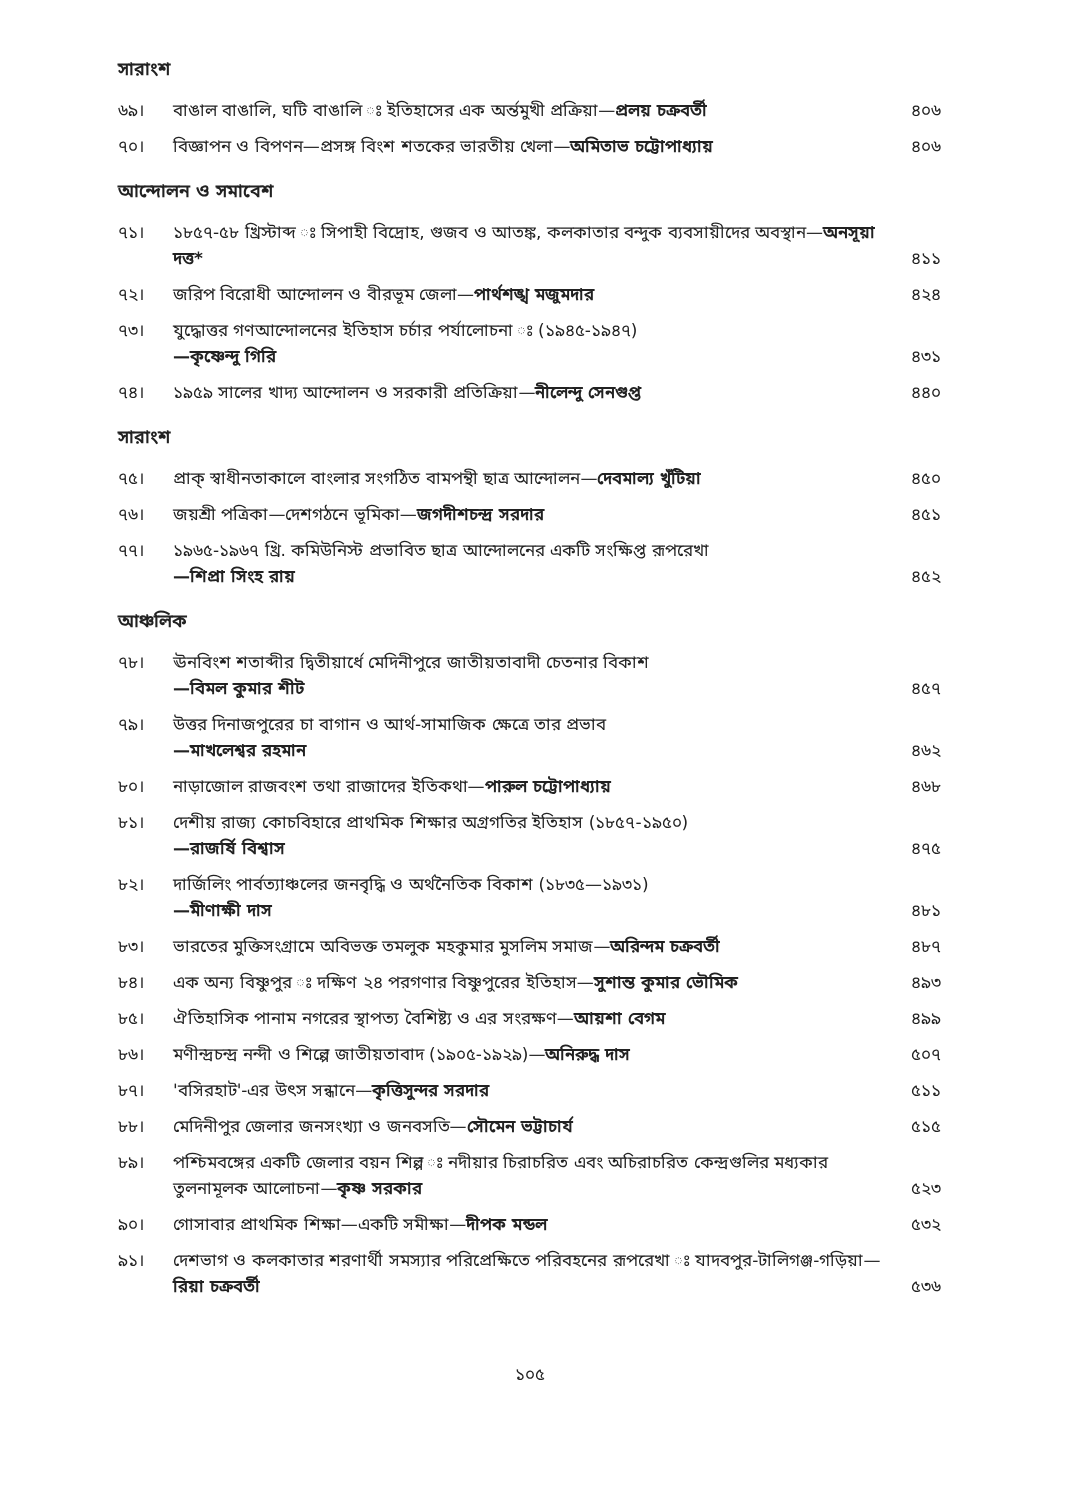সারাংশ
| ৬৯। | বাঙাল বাঙালি, ঘটি বাঙালি ঃ ইতিহাসের এক অর্ন্তমুখী প্রক্রিয়া— প্রলয় চক্রবর্তী | ৪০৬ |
| ৭০। | বিজ্ঞাপন ও বিপণন—প্রসঙ্গ বিংশ শতকের ভারতীয় খেলা— অমিতাভ চট্টোপাধ্যায় | ৪০৬ |
আন্দোলন ও সমাবেশ
| ৭১। | ১৮৫৭-৫৮ খ্রিস্টাব্দ ঃ সিপাহী বিদ্রোহ, গুজব ও আতঙ্ক, কলকাতার বন্দুক ব্যবসায়ীদের অবস্থান— অনসূয়া দত্ত* | ৪১১ |
| ৭২। | জরিপ বিরোধী আন্দোলন ও বীরভূম জেলা— পার্থশঙ্খ মজুমদার | ৪২৪ |
| ৭৩। | যুদ্ধোত্তর গণআন্দোলনের ইতিহাস চর্চার পর্যালোচনা ঃ (১৯৪৫-১৯৪৭) —কৃষ্ণেন্দু গিরি | ৪৩১ |
| ৭৪। | ১৯৫৯ সালের খাদ্য আন্দোলন ও সরকারী প্রতিক্রিয়া— নীলেন্দু সেনগুপ্ত | ৪৪০ |
সারাংশ
| ৭৫। | প্রাক্ স্বাধীনতাকালে বাংলার সংগঠিত বামপন্থী ছাত্র আন্দোলন— দেবমাল্য খুঁটিয়া | ৪৫০ |
| ৭৬। | জয়শ্রী পত্রিকা—দেশগঠনে ভূমিকা— জগদীশচন্দ্র সরদার | ৪৫১ |
| ৭৭। | ১৯৬৫-১৯৬৭ খ্রি. কমিউনিস্ট প্রভাবিত ছাত্র আন্দোলনের একটি সংক্ষিপ্ত রূপরেখা —শিপ্রা সিংহ রায় | ৪৫২ |
আঞ্চলিক
| ৭৮। | ঊনবিংশ শতাব্দীর দ্বিতীয়ার্ধে মেদিনীপুরে জাতীয়তাবাদী চেতনার বিকাশ —বিমল কুমার শীট | ৪৫৭ |
| ৭৯। | উত্তর দিনাজপুরের চা বাগান ও আর্থ-সামাজিক ক্ষেত্রে তার প্রভাব —মাখলেশ্বর রহমান | ৪৬২ |
| ৮০। | নাড়াজোল রাজবংশ তথা রাজাদের ইতিকথা— পারুল চট্টোপাধ্যায় | ৪৬৮ |
| ৮১। | দেশীয় রাজ্য কোচবিহারে প্রাথমিক শিক্ষার অগ্রগতির ইতিহাস (১৮৫৭-১৯৫০) —রাজর্ষি বিশ্বাস | ৪৭৫ |
| ৮২। | দার্জিলিং পার্বত্যাঞ্চলের জনবৃদ্ধি ও অর্থনৈতিক বিকাশ (১৮৩৫—১৯৩১) —মীণাক্ষী দাস | ৪৮১ |
| ৮৩। | ভারতের মুক্তিসংগ্রামে অবিভক্ত তমলুক মহকুমার মুসলিম সমাজ— অরিন্দম চক্রবর্তী | ৪৮৭ |
| ৮৪। | এক অন্য বিষ্ণুপুর ঃ দক্ষিণ ২৪ পরগণার বিষ্ণুপুরের ইতিহাস— সুশান্ত কুমার ভৌমিক | ৪৯৩ |
| ৮৫। | ঐতিহাসিক পানাম নগরের স্থাপত্য বৈশিষ্ট্য ও এর সংরক্ষণ— আয়শা বেগম | ৪৯৯ |
| ৮৬। | মণীন্দ্রচন্দ্র নন্দী ও শিল্পে জাতীয়তাবাদ (১৯০৫-১৯২৯)— অনিরুদ্ধ দাস | ৫০৭ |
| ৮৭। | 'বসিরহাট'-এর উৎস সন্ধানে— কৃত্তিসুন্দর সরদার | ৫১১ |
| ৮৮। | মেদিনীপুর জেলার জনসংখ্যা ও জনবসতি— সৌমেন ভট্টাচার্য | ৫১৫ |
| ৮৯। | পশ্চিমবঙ্গের একটি জেলার বয়ন শিল্প ঃ নদীয়ার চিরাচরিত এবং অচিরাচরিত কেন্দ্রগুলির মধ্যকার তুলনামূলক আলোচনা— কৃষ্ণ সরকার | ৫২৩ |
| ৯০। | গোসাবার প্রাথমিক শিক্ষা—একটি সমীক্ষা— দীপক মন্ডল | ৫৩২ |
| ৯১। | দেশভাগ ও কলকাতার শরণার্থী সমস্যার পরিপ্রেক্ষিতে পরিবহনের রূপরেখা ঃ যাদবপুর-টালিগঞ্জ-গড়িয়া— রিয়া চক্রবর্তী | ৫৩৬ |
১০৫